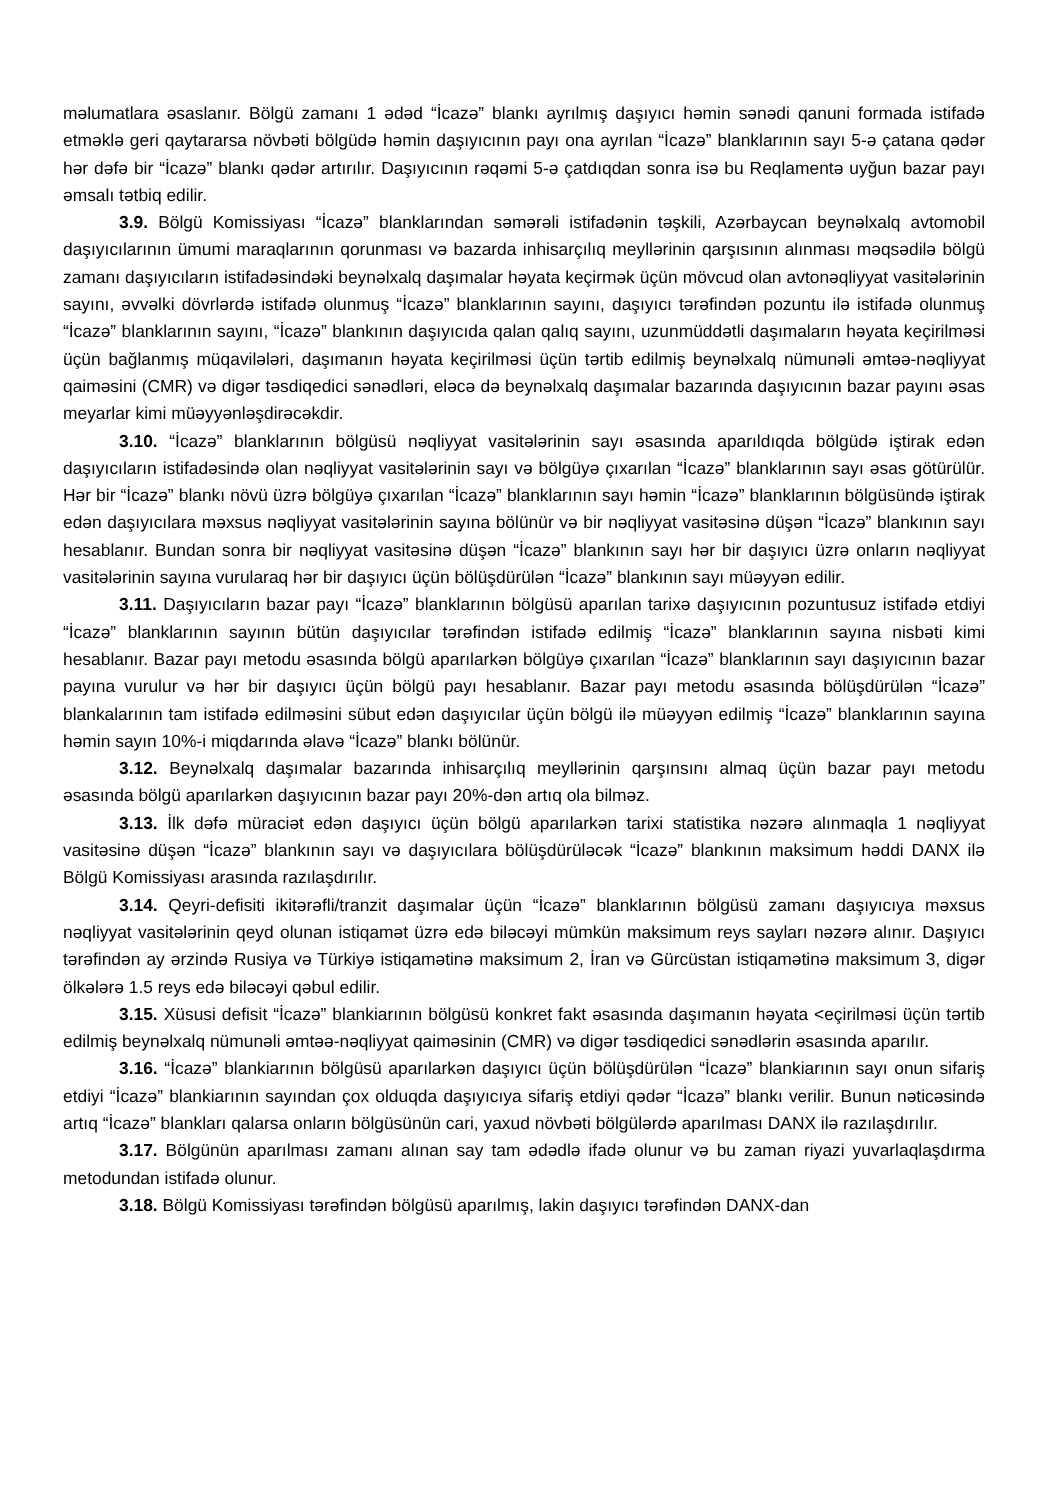məlumatlara əsaslanır. Bölgü zamanı 1 ədəd “İcazə” blankı ayrılmış daşıyıcı həmin sənədi qanuni formada istifadə etməklə geri qaytararsa növbəti bölgüdə həmin daşıyıcının payı ona ayrılan “İcazə” blanklarının sayı 5-ə çatana qədər hər dəfə bir “İcazə” blankı qədər artırılır. Daşıyıcının rəqəmi 5-ə çatdıqdan sonra isə bu Reqlamentə uyğun bazar payı əmsalı tətbiq edilir.
3.9. Bölgü Komissiyası “İcazə” blanklarından səmərəli istifadənin təşkili, Azərbaycan beynəlxalq avtomobil daşıyıcılarının ümumi maraqlarının qorunması və bazarda inhisarçılıq meyllərinin qarşısının alınması məqsədilə bölgü zamanı daşıyıcıların istifadəsindəki beynəlxalq daşımalar həyata keçirmək üçün mövcud olan avtonəqliyyat vasitələrinin sayını, əvvəlki dövrlərdə istifadə olunmuş “İcazə” blanklarının sayını, daşıyıcı tərəfindən pozuntu ilə istifadə olunmuş “İcazə” blanklarının sayını, “İcazə” blankının daşıyıcıda qalan qalıq sayını, uzunmüddətli daşımaların həyata keçirilməsi üçün bağlanmış müqavilələri, daşımanın həyata keçirilməsi üçün tərtib edilmiş beynəlxalq nümunəli əmtəə-nəqliyyat qaiməsini (CMR) və digər təsdiqedici sənədləri, eləcə də beynəlxalq daşımalar bazarında daşıyıcının bazar payını əsas meyarlar kimi müəyyənləşdirəcəkdir.
3.10. “İcazə” blanklarının bölgüsü nəqliyyat vasitələrinin sayı əsasında aparıldıqda bölgüdə iştirak edən daşıyıcıların istifadəsində olan nəqliyyat vasitələrinin sayı və bölgüyə çıxarılan “İcazə” blanklarının sayı əsas götürülür. Hər bir “İcazə” blankı növü üzrə bölgüyə çıxarılan “İcazə” blanklarının sayı həmin “İcazə” blanklarının bölgüsündə iştirak edən daşıyıcılara məxsus nəqliyyat vasitələrinin sayına bölünür və bir nəqliyyat vasitəsinə düşən “İcazə” blankının sayı hesablanır. Bundan sonra bir nəqliyyat vasitəsinə düşən “İcazə” blankının sayı hər bir daşıyıcı üzrə onların nəqliyyat vasitələrinin sayına vurularaq hər bir daşıyıcı üçün bölüşdürülən “İcazə” blankının sayı müəyyən edilir.
3.11. Daşıyıcıların bazar payı “İcazə” blanklarının bölgüsü aparılan tarixə daşıyıcının pozuntusuz istifadə etdiyi “İcazə” blanklarının sayının bütün daşıyıcılar tərəfindən istifadə edilmiş “İcazə” blanklarının sayına nisbəti kimi hesablanır. Bazar payı metodu əsasında bölgü aparılarkən bölgüyə çıxarılan “İcazə” blanklarının sayı daşıyıcının bazar payına vurulur və hər bir daşıyıcı üçün bölgü payı hesablanır. Bazar payı metodu əsasında bölüşdürülən “İcazə” blankalarının tam istifadə edilməsini sübut edən daşıyıcılar üçün bölgü ilə müəyyən edilmiş “İcazə” blanklarının sayına həmin sayın 10%-i miqdarında əlavə “İcazə” blankı bölünür.
3.12. Beynəlxalq daşımalar bazarında inhisarçılıq meyllərinin qarşınsını almaq üçün bazar payı metodu əsasında bölgü aparılarkən daşıyıcının bazar payı 20%-dən artıq ola bilməz.
3.13. İlk dəfə müraciət edən daşıyıcı üçün bölgü aparılarkən tarixi statistika nəzərə alınmaqla 1 nəqliyyat vasitəsinə düşən “İcazə” blankının sayı və daşıyıcılara bölüşdürüləcək “İcazə” blankının maksimum həddi DANX ilə Bölgü Komissiyası arasında razılaşdırılır.
3.14. Qeyri-defisiti ikitərəfli/tranzit daşımalar üçün “İcazə” blanklarının bölgüsü zamanı daşıyıcıya məxsus nəqliyyat vasitələrinin qeyd olunan istiqamət üzrə edə biləcəyi mümkün maksimum reys sayları nəzərə alınır. Daşıyıcı tərəfindən ay ərzində Rusiya və Türkiyə istiqamətinə maksimum 2, İran və Gürcüstan istiqamətinə maksimum 3, digər ölkələrə 1.5 reys edə biləcəyi qəbul edilir.
3.15. Xüsusi defisit “İcazə” blankiarının bölgüsü konkret fakt əsasında daşımanın həyata <eçirilməsi üçün tərtib edilmiş beynəlxalq nümunəli əmtəə-nəqliyyat qaiməsinin (CMR) və digər təsdiqedici sənədlərin əsasında aparılır.
3.16. “İcazə” blankiarının bölgüsü aparılarkən daşıyıcı üçün bölüşdürülən “İcazə” blankiarının sayı onun sifariş etdiyi “İcazə” blankiarının sayından çox olduqda daşıyıcıya sifariş etdiyi qədər “İcazə” blankı verilir. Bunun nəticəsində artıq “İcazə” blankları qalarsa onların bölgüsünün cari, yaxud növbəti bölgülərdə aparılması DANX ilə razılaşdırılır.
3.17. Bölgünün aparılması zamanı alınan say tam ədədlə ifadə olunur və bu zaman riyazi yuvarlaqlaşdırma metodundan istifadə olunur.
3.18. Bölgü Komissiyası tərəfindən bölgüsü aparılmış, lakin daşıyıcı tərəfindən DANX-dan